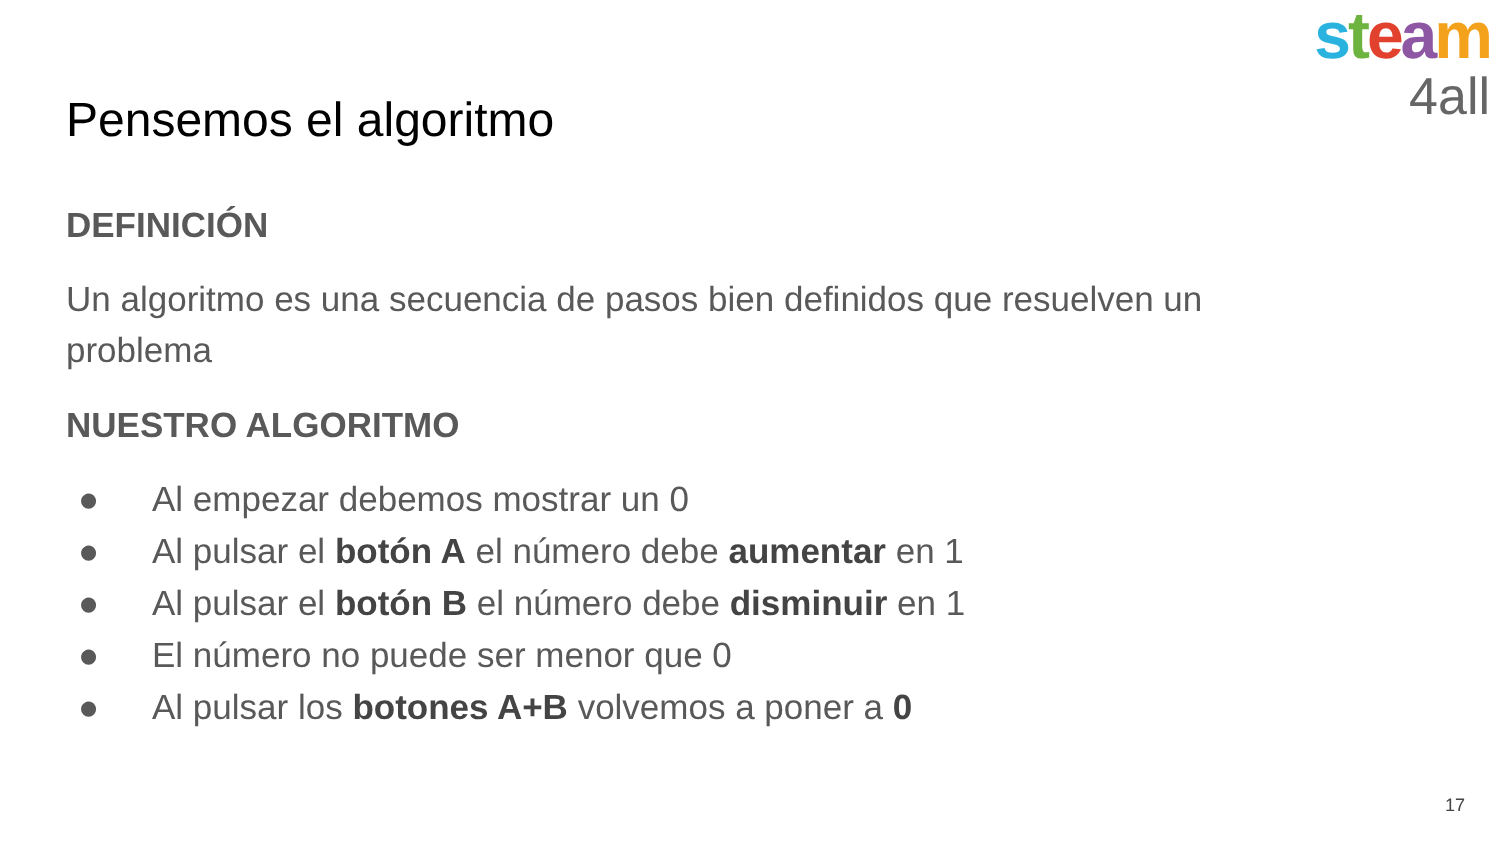steam
4all
Pensemos el algoritmo
DEFINICIÓN
Un algoritmo es una secuencia de pasos bien definidos que resuelven un problema
NUESTRO ALGORITMO
● Al empezar debemos mostrar un 0
● Al pulsar el botón A el número debe aumentar en 1
● Al pulsar el botón B el número debe disminuir en 1
● El número no puede ser menor que 0
● Al pulsar los botones A+B volvemos a poner a 0
17